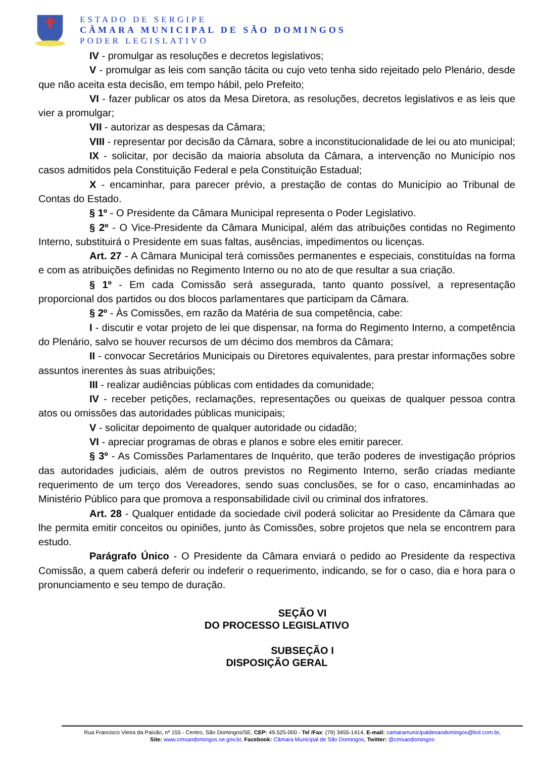ESTADO DE SERGIPE
CÂMARA MUNICIPAL DE SÃO DOMINGOS
PODER LEGISLATIVO
IV - promulgar as resoluções e decretos legislativos;
V - promulgar as leis com sanção tácita ou cujo veto tenha sido rejeitado pelo Plenário, desde que não aceita esta decisão, em tempo hábil, pelo Prefeito;
VI - fazer publicar os atos da Mesa Diretora, as resoluções, decretos legislativos e as leis que vier a promulgar;
VII - autorizar as despesas da Câmara;
VIII - representar por decisão da Câmara, sobre a inconstitucionalidade de lei ou ato municipal;
IX - solicitar, por decisão da maioria absoluta da Câmara, a intervenção no Município nos casos admitidos pela Constituição Federal e pela Constituição Estadual;
X - encaminhar, para parecer prévio, a prestação de contas do Município ao Tribunal de Contas do Estado.
§ 1º - O Presidente da Câmara Municipal representa o Poder Legislativo.
§ 2º - O Vice-Presidente da Câmara Municipal, além das atribuições contidas no Regimento Interno, substituirá o Presidente em suas faltas, ausências, impedimentos ou licenças.
Art. 27 - A Câmara Municipal terá comissões permanentes e especiais, constituídas na forma e com as atribuições definidas no Regimento Interno ou no ato de que resultar a sua criação.
§ 1º - Em cada Comissão será assegurada, tanto quanto possível, a representação proporcional dos partidos ou dos blocos parlamentares que participam da Câmara.
§ 2º - Às Comissões, em razão da Matéria de sua competência, cabe:
I - discutir e votar projeto de lei que dispensar, na forma do Regimento Interno, a competência do Plenário, salvo se houver recursos de um décimo dos membros da Câmara;
II - convocar Secretários Municipais ou Diretores equivalentes, para prestar informações sobre assuntos inerentes às suas atribuições;
III - realizar audiências públicas com entidades da comunidade;
IV - receber petições, reclamações, representações ou queixas de qualquer pessoa contra atos ou omissões das autoridades públicas municipais;
V - solicitar depoimento de qualquer autoridade ou cidadão;
VI - apreciar programas de obras e planos e sobre eles emitir parecer.
§ 3º - As Comissões Parlamentares de Inquérito, que terão poderes de investigação próprios das autoridades judiciais, além de outros previstos no Regimento Interno, serão criadas mediante requerimento de um terço dos Vereadores, sendo suas conclusões, se for o caso, encaminhadas ao Ministério Público para que promova a responsabilidade civil ou criminal dos infratores.
Art. 28 - Qualquer entidade da sociedade civil poderá solicitar ao Presidente da Câmara que lhe permita emitir conceitos ou opiniões, junto às Comissões, sobre projetos que nela se encontrem para estudo.
Parágrafo Único - O Presidente da Câmara enviará o pedido ao Presidente da respectiva Comissão, a quem caberá deferir ou indeferir o requerimento, indicando, se for o caso, dia e hora para o pronunciamento e seu tempo de duração.
SEÇÃO VI
DO PROCESSO LEGISLATIVO
SUBSEÇÃO I
DISPOSIÇÃO GERAL
Rua Francisco Vieira da Paixão, nº 155 - Centro, São Domingos/SE, CEP: 49.525-000 - Tel /Fax: (79) 3455-1414, E-mail: camaramunicipaldesaodomingos@bol.com.br,
Site: www.cmsaodomingos.se.gov.br, Facebook: Câmara Municipal de São Domingos, Twitter: @cmsaodomingos